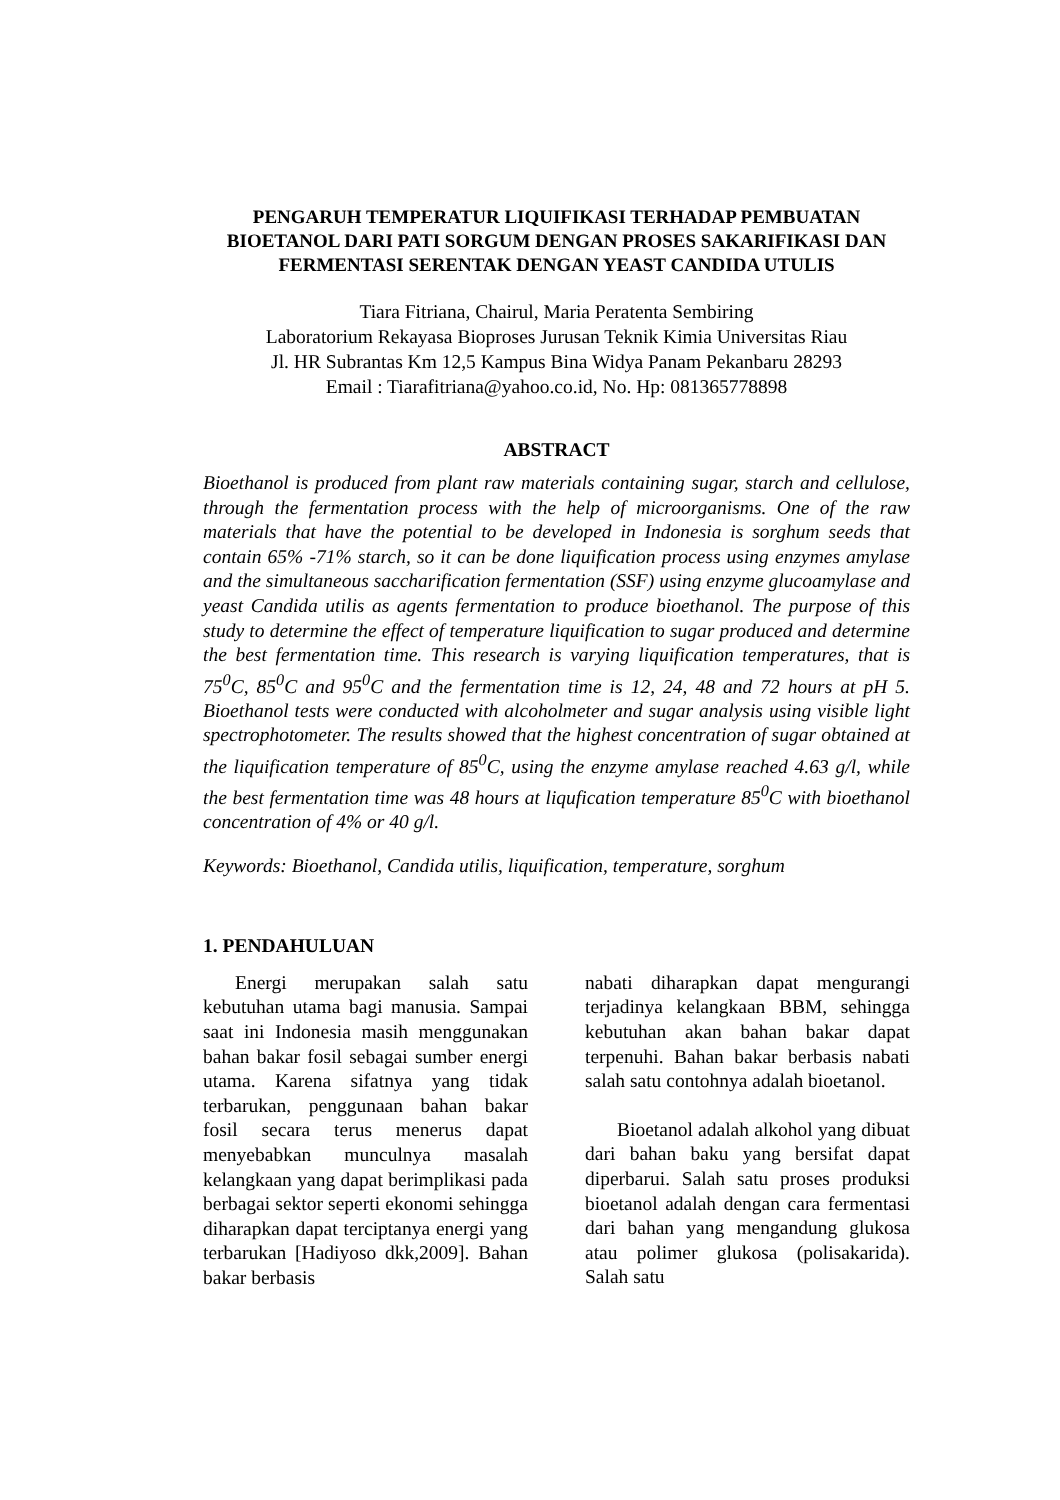PENGARUH TEMPERATUR LIQUIFIKASI TERHADAP PEMBUATAN BIOETANOL DARI PATI SORGUM DENGAN PROSES SAKARIFIKASI DAN FERMENTASI SERENTAK DENGAN YEAST CANDIDA UTULIS
Tiara Fitriana, Chairul, Maria Peratenta Sembiring
Laboratorium Rekayasa Bioproses Jurusan Teknik Kimia Universitas Riau
Jl. HR Subrantas Km 12,5 Kampus Bina Widya Panam Pekanbaru 28293
Email : Tiarafitriana@yahoo.co.id, No. Hp: 081365778898
ABSTRACT
Bioethanol is produced from plant raw materials containing sugar, starch and cellulose, through the fermentation process with the help of microorganisms. One of the raw materials that have the potential to be developed in Indonesia is sorghum seeds that contain 65% -71% starch, so it can be done liquification process using enzymes amylase and the simultaneous saccharification fermentation (SSF) using enzyme glucoamylase and yeast Candida utilis as agents fermentation to produce bioethanol. The purpose of this study to determine the effect of temperature liquification to sugar produced and determine the best fermentation time. This research is varying liquification temperatures, that is 75<sup>0</sup>C, 85<sup>0</sup>C and 95<sup>0</sup>C and the fermentation time is 12, 24, 48 and 72 hours at pH 5. Bioethanol tests were conducted with alcoholmeter and sugar analysis using visible light spectrophotometer. The results showed that the highest concentration of sugar obtained at the liquification temperature of 85<sup>0</sup>C, using the enzyme amylase reached 4.63 g/l, while the best fermentation time was 48 hours at liqufication temperature 85<sup>0</sup>C with bioethanol concentration of 4% or 40 g/l.
Keywords: Bioethanol, Candida utilis, liquification, temperature, sorghum
1. PENDAHULUAN
Energi merupakan salah satu kebutuhan utama bagi manusia. Sampai saat ini Indonesia masih menggunakan bahan bakar fosil sebagai sumber energi utama. Karena sifatnya yang tidak terbarukan, penggunaan bahan bakar fosil secara terus menerus dapat menyebabkan munculnya masalah kelangkaan yang dapat berimplikasi pada berbagai sektor seperti ekonomi sehingga diharapkan dapat terciptanya energi yang terbarukan [Hadiyoso dkk,2009]. Bahan bakar berbasis
nabati diharapkan dapat mengurangi terjadinya kelangkaan BBM, sehingga kebutuhan akan bahan bakar dapat terpenuhi. Bahan bakar berbasis nabati salah satu contohnya adalah bioetanol.
Bioetanol adalah alkohol yang dibuat dari bahan baku yang bersifat dapat diperbarui. Salah satu proses produksi bioetanol adalah dengan cara fermentasi dari bahan yang mengandung glukosa atau polimer glukosa (polisakarida). Salah satu